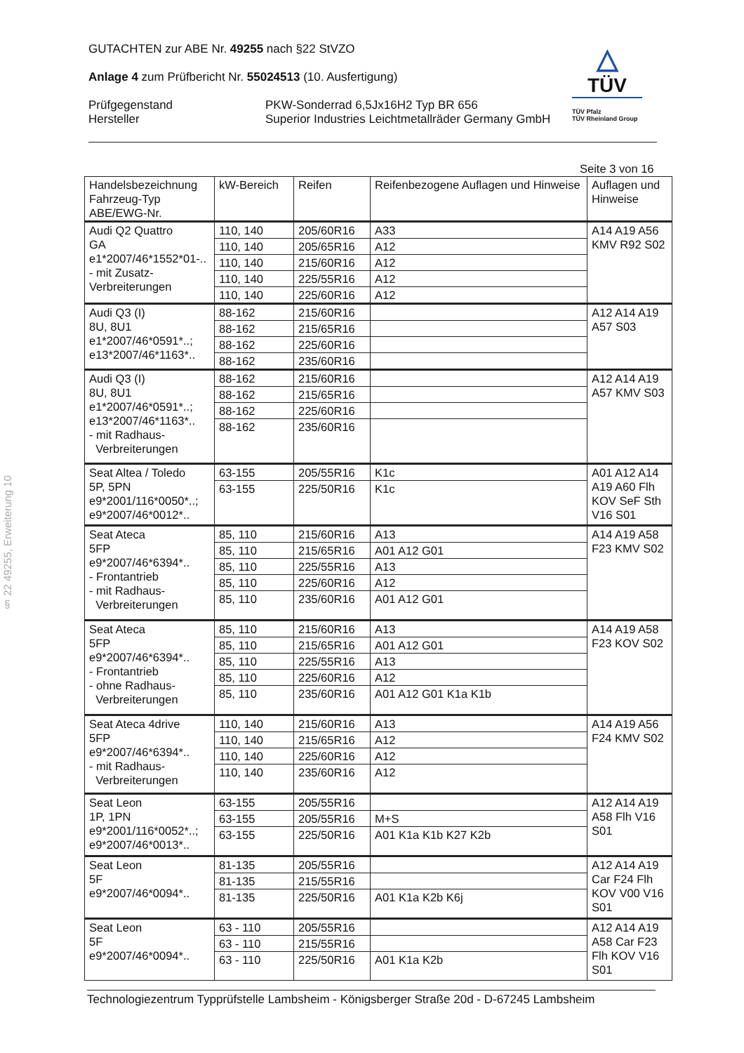GUTACHTEN zur ABE Nr. 49255 nach §22 StVZO
Anlage 4 zum Prüfbericht Nr. 55024513 (10. Ausfertigung)
Prüfgegenstand
Hersteller
PKW-Sonderrad 6,5Jx16H2 Typ BR 656
Superior Industries Leichtmetallräder Germany GmbH
△
TÜV
TÜV Pfalz
TÜV Rheinland Group
§ 22 49255, Erweiterung 10
| Seite 3 von 16 | | | | |
| Handelsbezeichnung Fahrzeug-Typ ABE/EWG-Nr. | kW-Bereich | Reifen | Reifenbezogene Auflagen und Hinweise | Auflagen und Hinweise |
| Audi Q2 Quattro GA e1*2007/46*1552*01-.. - mit Zusatz- Verbreiterungen | 110, 140 | 205/60R16 | A33 | A14 A19 A56 KMV R92 S02 |
| | 110, 140 | 205/65R16 | A12 | |
| | 110, 140 | 215/60R16 | A12 | |
| | 110, 140 | 225/55R16 | A12 | |
| | 110, 140 | 225/60R16 | A12 | |
| Audi Q3 (I) 8U, 8U1 e1*2007/46*0591*..; e13*2007/46*1163*.. | 88-162 | 215/60R16 | | A12 A14 A19 A57 S03 |
| | 88-162 | 215/65R16 | | |
| | 88-162 | 225/60R16 | | |
| | 88-162 | 235/60R16 | | |
| Audi Q3 (I) 8U, 8U1 e1*2007/46*0591*..; e13*2007/46*1163*.. - mit Radhaus- Verbreiterungen | 88-162 | 215/60R16 | | A12 A14 A19 A57 KMV S03 |
| | 88-162 | 215/65R16 | | |
| | 88-162 | 225/60R16 | | |
| | 88-162 | 235/60R16 | | |
| Seat Altea / Toledo 5P, 5PN e9*2001/116*0050*..; e9*2007/46*0012*.. | 63-155 | 205/55R16 | K1c | A01 A12 A14 A19 A60 Flh KOV SeF Sth V16 S01 |
| | 63-155 | 225/50R16 | K1c | |
| Seat Ateca 5FP e9*2007/46*6394*.. - Frontantrieb - mit Radhaus- Verbreiterungen | 85, 110 | 215/60R16 | A13 | A14 A19 A58 F23 KMV S02 |
| | 85, 110 | 215/65R16 | A01 A12 G01 | |
| | 85, 110 | 225/55R16 | A13 | |
| | 85, 110 | 225/60R16 | A12 | |
| | 85, 110 | 235/60R16 | A01 A12 G01 | |
| Seat Ateca 5FP e9*2007/46*6394*.. - Frontantrieb - ohne Radhaus- Verbreiterungen | 85, 110 | 215/60R16 | A13 | A14 A19 A58 F23 KOV S02 |
| | 85, 110 | 215/65R16 | A01 A12 G01 | |
| | 85, 110 | 225/55R16 | A13 | |
| | 85, 110 | 225/60R16 | A12 | |
| | 85, 110 | 235/60R16 | A01 A12 G01 K1a K1b | |
| Seat Ateca 4drive 5FP e9*2007/46*6394*.. - mit Radhaus- Verbreiterungen | 110, 140 | 215/60R16 | A13 | A14 A19 A56 F24 KMV S02 |
| | 110, 140 | 215/65R16 | A12 | |
| | 110, 140 | 225/60R16 | A12 | |
| | 110, 140 | 235/60R16 | A12 | |
| Seat Leon 1P, 1PN e9*2001/116*0052*..; e9*2007/46*0013*.. | 63-155 | 205/55R16 | | A12 A14 A19 A58 Flh V16 S01 |
| | 63-155 | 205/55R16 | M+S | |
| | 63-155 | 225/50R16 | A01 K1a K1b K27 K2b | |
| Seat Leon 5F e9*2007/46*0094*.. | 81-135 | 205/55R16 | | A12 A14 A19 Car F24 Flh KOV V00 V16 S01 |
| | 81-135 | 215/55R16 | | |
| | 81-135 | 225/50R16 | A01 K1a K2b K6j | |
| Seat Leon 5F e9*2007/46*0094*.. | 63 - 110 | 205/55R16 | | A12 A14 A19 A58 Car F23 Flh KOV V16 S01 |
| | 63 - 110 | 215/55R16 | | |
| | 63 - 110 | 225/50R16 | A01 K1a K2b | |
Technologiezentrum Typprüfstelle Lambsheim - Königsberger Straße 20d - D-67245 Lambsheim